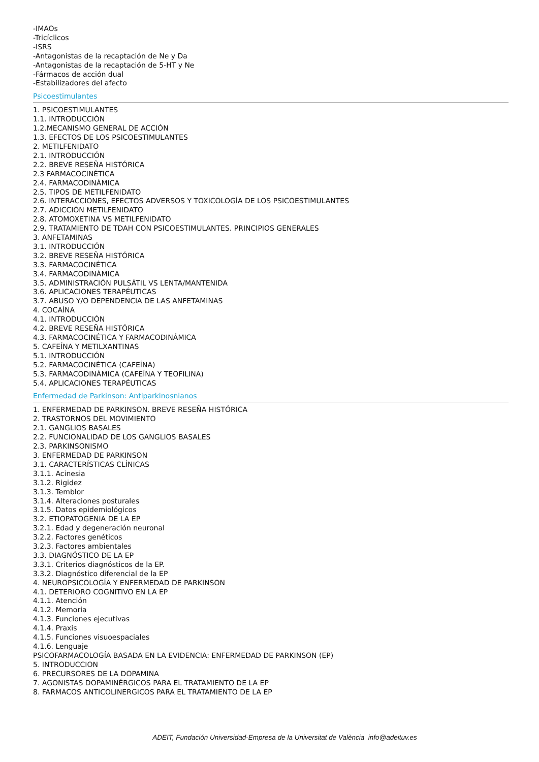-IMAOs
-Tricíclicos
-ISRS
-Antagonistas de la recaptación de Ne y Da
-Antagonistas de la recaptación de 5-HT y Ne
-Fármacos de acción dual
-Estabilizadores del afecto
Psicoestimulantes
1. PSICOESTIMULANTES
1.1. INTRODUCCIÓN
1.2.MECANISMO GENERAL DE ACCIÓN
1.3. EFECTOS DE LOS PSICOESTIMULANTES
2. METILFENIDATO
2.1. INTRODUCCIÓN
2.2. BREVE RESEÑA HISTÓRICA
2.3 FARMACOCINÉTICA
2.4. FARMACODINÁMICA
2.5. TIPOS DE METILFENIDATO
2.6. INTERACCIONES, EFECTOS ADVERSOS Y TOXICOLOGÍA DE LOS PSICOESTIMULANTES
2.7. ADICCIÓN METILFENIDATO
2.8. ATOMOXETINA VS METILFENIDATO
2.9. TRATAMIENTO DE TDAH CON PSICOESTIMULANTES. PRINCIPIOS GENERALES
3. ANFETAMINAS
3.1. INTRODUCCIÓN
3.2. BREVE RESEÑA HISTÓRICA
3.3. FARMACOCINÉTICA
3.4. FARMACODINÁMICA
3.5. ADMINISTRACIÓN PULSÁTIL VS LENTA/MANTENIDA
3.6. APLICACIONES TERAPÉUTICAS
3.7. ABUSO Y/O DEPENDENCIA DE LAS ANFETAMINAS
4. COCAÍNA
4.1. INTRODUCCIÓN
4.2. BREVE RESEÑA HISTÓRICA
4.3. FARMACOCINÉTICA Y FARMACODINÁMICA
5. CAFEÍNA Y METILXANTINAS
5.1. INTRODUCCIÓN
5.2. FARMACOCINÉTICA (CAFEÍNA)
5.3. FARMACODINÁMICA (CAFEÍNA Y TEOFILINA)
5.4. APLICACIONES TERAPÉUTICAS
Enfermedad de Parkinson: Antiparkinosnianos
1. ENFERMEDAD DE PARKINSON. BREVE RESEÑA HISTÓRICA
2. TRASTORNOS DEL MOVIMIENTO
2.1. GANGLIOS BASALES
2.2. FUNCIONALIDAD DE LOS GANGLIOS BASALES
2.3. PARKINSONISMO
3. ENFERMEDAD DE PARKINSON
3.1. CARACTERÍSTICAS CLÍNICAS
3.1.1. Acinesia
3.1.2. Rigidez
3.1.3. Temblor
3.1.4. Alteraciones posturales
3.1.5. Datos epidemiológicos
3.2. ETIOPATOGENIA DE LA EP
3.2.1. Edad y degeneración neuronal
3.2.2. Factores genéticos
3.2.3. Factores ambientales
3.3. DIAGNÓSTICO DE LA EP
3.3.1. Criterios diagnósticos de la EP.
3.3.2. Diagnóstico diferencial de la EP
4. NEUROPSICOLOGÍA Y ENFERMEDAD DE PARKINSON
4.1. DETERIORO COGNITIVO EN LA EP
4.1.1. Atención
4.1.2. Memoria
4.1.3. Funciones ejecutivas
4.1.4. Praxis
4.1.5. Funciones visuoespaciales
4.1.6. Lenguaje
PSICOFARMACOLOGÍA BASADA EN LA EVIDENCIA: ENFERMEDAD DE PARKINSON (EP)
5. INTRODUCCION
6. PRECURSORES DE LA DOPAMINA
7. AGONISTAS DOPAMINÉRGICOS PARA EL TRATAMIENTO DE LA EP
8. FARMACOS ANTICOLINERGICOS PARA EL TRATAMIENTO DE LA EP
ADEIT, Fundación Universidad-Empresa de la Universitat de València info@adeituv.es